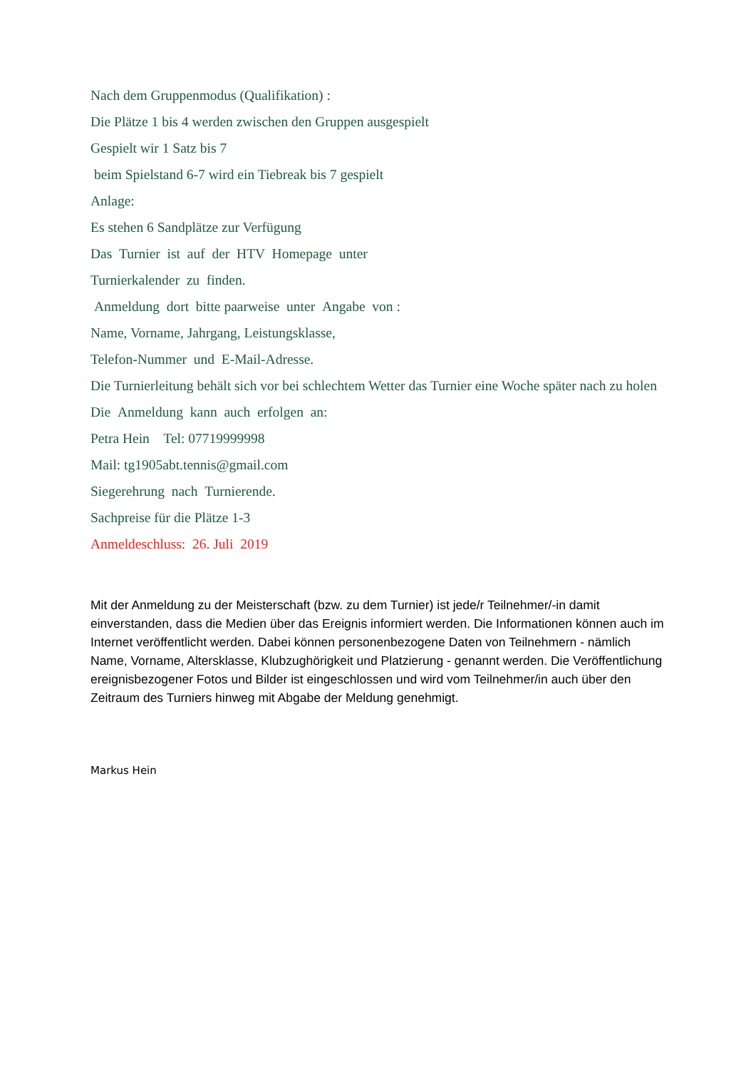Nach dem Gruppenmodus (Qualifikation) :
Die Plätze 1 bis 4 werden zwischen den Gruppen ausgespielt
Gespielt wir 1 Satz bis 7
beim Spielstand 6-7 wird ein Tiebreak bis 7 gespielt
Anlage:
Es stehen 6 Sandplätze zur Verfügung
Das Turnier ist auf der HTV Homepage unter
Turnierkalender zu finden.
Anmeldung dort bitte paarweise unter Angabe von :
Name, Vorname, Jahrgang, Leistungsklasse,
Telefon-Nummer und E-Mail-Adresse.
Die Turnierleitung behält sich vor bei schlechtem Wetter das Turnier eine Woche später nach zu holen
Die Anmeldung kann auch erfolgen an:
Petra Hein Tel: 07719999998
Mail: tg1905abt.tennis@gmail.com
Siegerehrung nach Turnierende.
Sachpreise für die Plätze 1-3
Anmeldeschluss: 26. Juli 2019
Mit der Anmeldung zu der Meisterschaft (bzw. zu dem Turnier) ist jede/r Teilnehmer/-in damit einverstanden, dass die Medien über das Ereignis informiert werden. Die Informationen können auch im Internet veröffentlicht werden. Dabei können personenbezogene Daten von Teilnehmern - nämlich Name, Vorname, Altersklasse, Klubzughörigkeit und Platzierung - genannt werden. Die Veröffentlichung ereignisbezogener Fotos und Bilder ist eingeschlossen und wird vom Teilnehmer/in auch über den Zeitraum des Turniers hinweg mit Abgabe der Meldung genehmigt.
Markus Hein